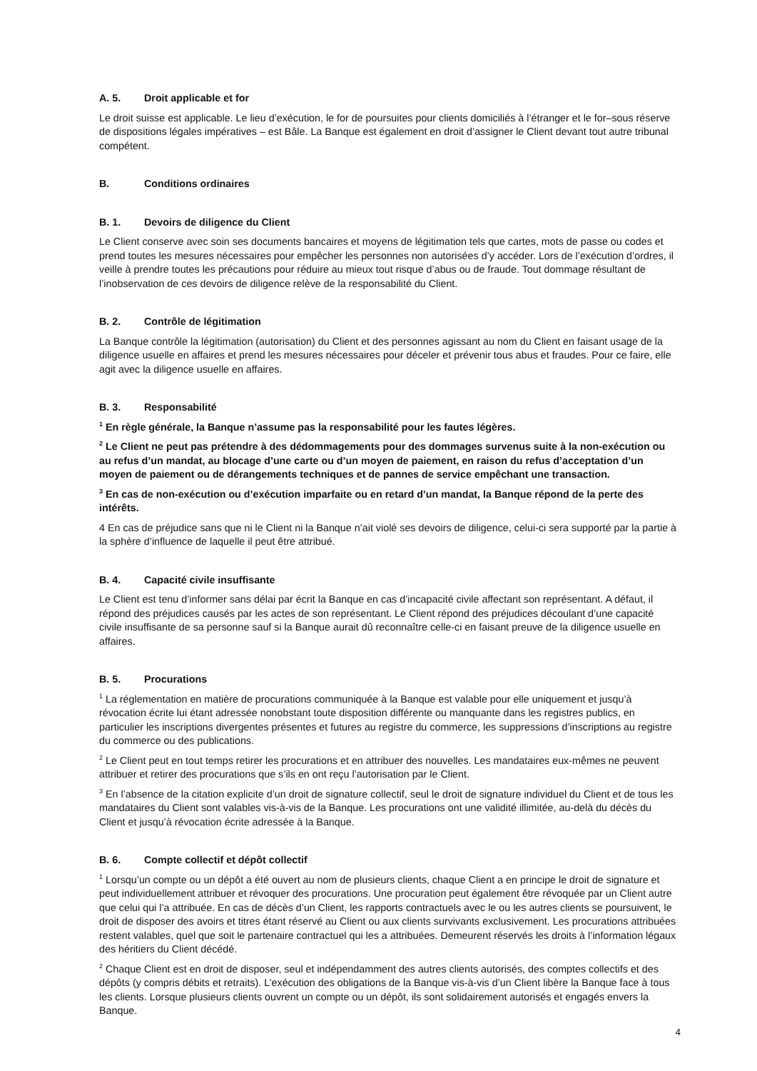A. 5. Droit applicable et for
Le droit suisse est applicable. Le lieu d’exécution, le for de poursuites pour clients domiciliés à l’étranger et le for–sous réserve de dispositions légales impératives – est Bâle. La Banque est également en droit d’assigner le Client devant tout autre tribunal compétent.
B. Conditions ordinaires
B. 1. Devoirs de diligence du Client
Le Client conserve avec soin ses documents bancaires et moyens de légitimation tels que cartes, mots de passe ou codes et prend toutes les mesures nécessaires pour empêcher les personnes non autorisées d’y accéder. Lors de l’exécution d’ordres, il veille à prendre toutes les précautions pour réduire au mieux tout risque d’abus ou de fraude. Tout dommage résultant de l’inobservation de ces devoirs de diligence relève de la responsabilité du Client.
B. 2. Contrôle de légitimation
La Banque contrôle la légitimation (autorisation) du Client et des personnes agissant au nom du Client en faisant usage de la diligence usuelle en affaires et prend les mesures nécessaires pour déceler et prévenir tous abus et fraudes. Pour ce faire, elle agit avec la diligence usuelle en affaires.
B. 3. Responsabilité
<sup>1</sup> En règle générale, la Banque n’assume pas la responsabilité pour les fautes légères.
<sup>2</sup> Le Client ne peut pas prétendre à des dédommagements pour des dommages survenus suite à la non-exécution ou au refus d’un mandat, au blocage d’une carte ou d’un moyen de paiement, en raison du refus d’acceptation d’un moyen de paiement ou de dérangements techniques et de pannes de service empêchant une transaction.
<sup>3</sup> En cas de non-exécution ou d’exécution imparfaite ou en retard d’un mandat, la Banque répond de la perte des intérêts.
4 En cas de préjudice sans que ni le Client ni la Banque n’ait violé ses devoirs de diligence, celui-ci sera supporté par la partie à la sphère d’influence de laquelle il peut être attribué.
B. 4. Capacité civile insuffisante
Le Client est tenu d’informer sans délai par écrit la Banque en cas d’incapacité civile affectant son représentant. A défaut, il répond des préjudices causés par les actes de son représentant. Le Client répond des préjudices découlant d’une capacité civile insuffisante de sa personne sauf si la Banque aurait dû reconnaître celle-ci en faisant preuve de la diligence usuelle en affaires.
B. 5. Procurations
<sup>1</sup> La réglementation en matière de procurations communiquée à la Banque est valable pour elle uniquement et jusqu’à révocation écrite lui étant adressée nonobstant toute disposition différente ou manquante dans les registres publics, en particulier les inscriptions divergentes présentes et futures au registre du commerce, les suppressions d’inscriptions au registre du commerce ou des publications.
<sup>2</sup> Le Client peut en tout temps retirer les procurations et en attribuer des nouvelles. Les mandataires eux-mêmes ne peuvent attribuer et retirer des procurations que s’ils en ont reçu l’autorisation par le Client.
<sup>3</sup> En l’absence de la citation explicite d’un droit de signature collectif, seul le droit de signature individuel du Client et de tous les mandataires du Client sont valables vis-à-vis de la Banque. Les procurations ont une validité illimitée, au-delà du décès du Client et jusqu’à révocation écrite adressée à la Banque.
B. 6. Compte collectif et dépôt collectif
<sup>1</sup> Lorsqu’un compte ou un dépôt a été ouvert au nom de plusieurs clients, chaque Client a en principe le droit de signature et peut individuellement attribuer et révoquer des procurations. Une procuration peut également être révoquée par un Client autre que celui qui l’a attribuée. En cas de décès d’un Client, les rapports contractuels avec le ou les autres clients se poursuivent, le droit de disposer des avoirs et titres étant réservé au Client ou aux clients survivants exclusivement. Les procurations attribuées restent valables, quel que soit le partenaire contractuel qui les a attribuées. Demeurent réservés les droits à l’information légaux des héritiers du Client décédé.
<sup>2</sup> Chaque Client est en droit de disposer, seul et indépendamment des autres clients autorisés, des comptes collectifs et des dépôts (y compris débits et retraits). L’exécution des obligations de la Banque vis-à-vis d’un Client libère la Banque face à tous les clients. Lorsque plusieurs clients ouvrent un compte ou un dépôt, ils sont solidairement autorisés et engagés envers la Banque.
4